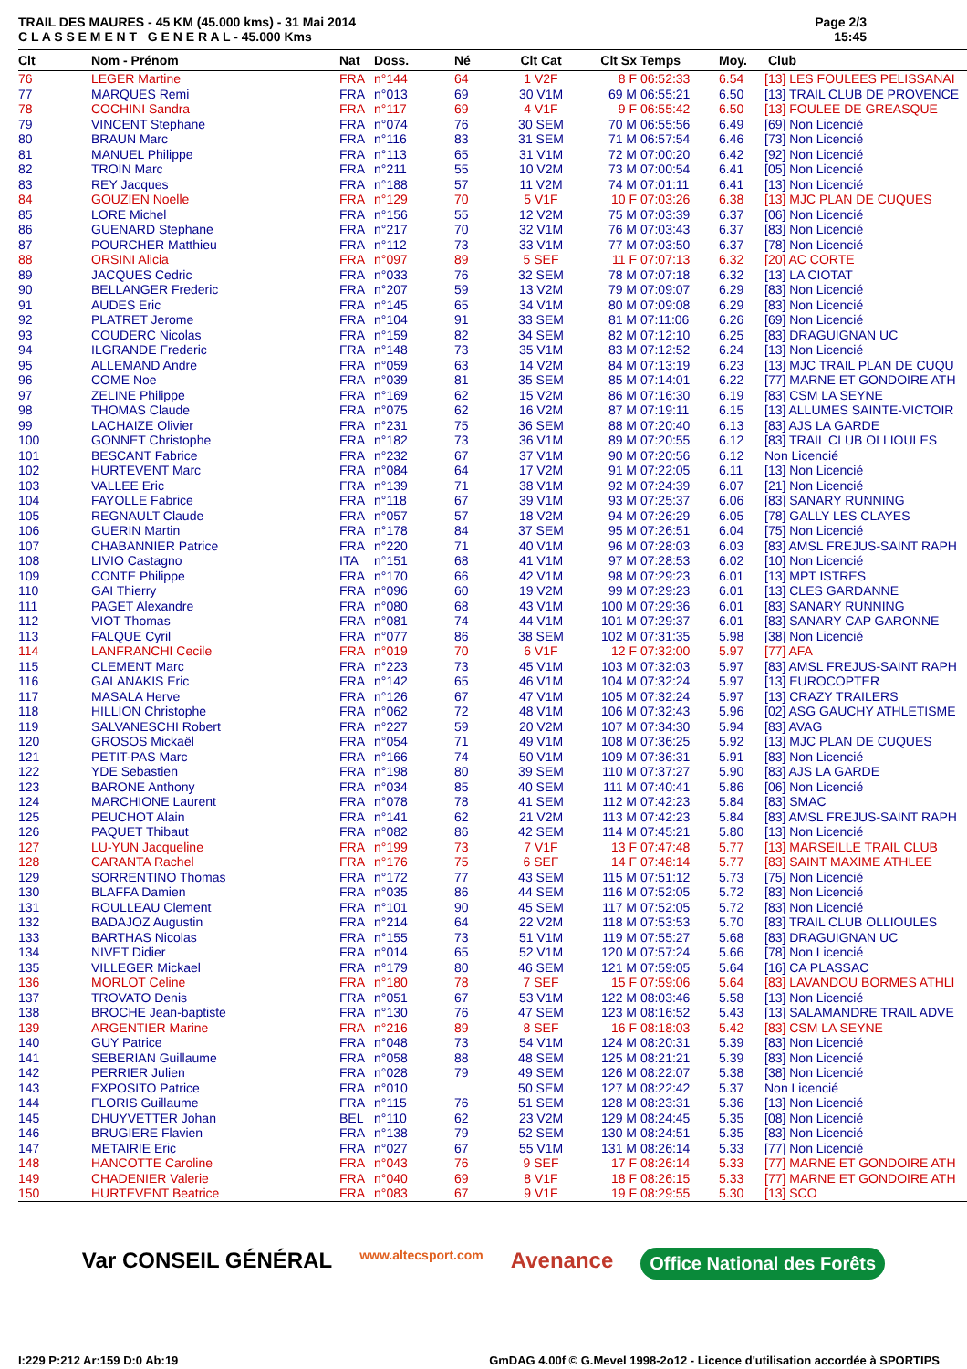TRAIL DES MAURES - 45 KM (45.000 kms) - 31 Mai 2014
C L A S S E M E N T G E N E R A L - 45.000 Kms
Page 2/3
15:45
| Clt | Nom - Prénom | Nat | Doss. | Né | Clt Cat | Clt Sx | Temps | Moy. | Club |
| --- | --- | --- | --- | --- | --- | --- | --- | --- | --- |
| 76 | LEGER Martine | FRA | n°144 | 64 | 1 V2F | 8 F | 06:52:33 | 6.54 | [13] LES FOULEES PELISSANAI |
| 77 | MARQUES Remi | FRA | n°013 | 69 | 30 V1M | 69 M | 06:55:21 | 6.50 | [13] TRAIL CLUB DE PROVENCE |
| 78 | COCHINI Sandra | FRA | n°117 | 69 | 4 V1F | 9 F | 06:55:42 | 6.50 | [13] FOULEE DE GREASQUE |
| 79 | VINCENT Stephane | FRA | n°074 | 76 | 30 SEM | 70 M | 06:55:56 | 6.49 | [69] Non Licencié |
| 80 | BRAUN Marc | FRA | n°116 | 83 | 31 SEM | 71 M | 06:57:54 | 6.46 | [73] Non Licencié |
| 81 | MANUEL Philippe | FRA | n°113 | 65 | 31 V1M | 72 M | 07:00:20 | 6.42 | [92] Non Licencié |
| 82 | TROIN Marc | FRA | n°211 | 55 | 10 V2M | 73 M | 07:00:54 | 6.41 | [05] Non Licencié |
| 83 | REY Jacques | FRA | n°188 | 57 | 11 V2M | 74 M | 07:01:11 | 6.41 | [13] Non Licencié |
| 84 | GOUZIEN Noelle | FRA | n°129 | 70 | 5 V1F | 10 F | 07:03:26 | 6.38 | [13] MJC PLAN DE CUQUES |
| 85 | LORE Michel | FRA | n°156 | 55 | 12 V2M | 75 M | 07:03:39 | 6.37 | [06] Non Licencié |
| 86 | GUENARD Stephane | FRA | n°217 | 70 | 32 V1M | 76 M | 07:03:43 | 6.37 | [83] Non Licencié |
| 87 | POURCHER Matthieu | FRA | n°112 | 73 | 33 V1M | 77 M | 07:03:50 | 6.37 | [78] Non Licencié |
| 88 | ORSINI Alicia | FRA | n°097 | 89 | 5 SEF | 11 F | 07:07:13 | 6.32 | [20] AC CORTE |
| 89 | JACQUES Cedric | FRA | n°033 | 76 | 32 SEM | 78 M | 07:07:18 | 6.32 | [13] LA CIOTAT |
| 90 | BELLANGER Frederic | FRA | n°207 | 59 | 13 V2M | 79 M | 07:09:07 | 6.29 | [83] Non Licencié |
| 91 | AUDES Eric | FRA | n°145 | 65 | 34 V1M | 80 M | 07:09:08 | 6.29 | [83] Non Licencié |
| 92 | PLATRET Jerome | FRA | n°104 | 91 | 33 SEM | 81 M | 07:11:06 | 6.26 | [69] Non Licencié |
| 93 | COUDERC Nicolas | FRA | n°159 | 82 | 34 SEM | 82 M | 07:12:10 | 6.25 | [83] DRAGUIGNAN UC |
| 94 | ILGRANDE Frederic | FRA | n°148 | 73 | 35 V1M | 83 M | 07:12:52 | 6.24 | [13] Non Licencié |
| 95 | ALLEMAND Andre | FRA | n°059 | 63 | 14 V2M | 84 M | 07:13:19 | 6.23 | [13] MJC TRAIL PLAN DE CUQU |
| 96 | COME Noe | FRA | n°039 | 81 | 35 SEM | 85 M | 07:14:01 | 6.22 | [77] MARNE ET GONDOIRE ATH |
| 97 | ZELINE Philippe | FRA | n°169 | 62 | 15 V2M | 86 M | 07:16:30 | 6.19 | [83] CSM LA SEYNE |
| 98 | THOMAS Claude | FRA | n°075 | 62 | 16 V2M | 87 M | 07:19:11 | 6.15 | [13] ALLUMES SAINTE-VICTOIR |
| 99 | LACHAIZE Olivier | FRA | n°231 | 75 | 36 SEM | 88 M | 07:20:40 | 6.13 | [83] AJS LA GARDE |
| 100 | GONNET Christophe | FRA | n°182 | 73 | 36 V1M | 89 M | 07:20:55 | 6.12 | [83] TRAIL CLUB OLLIOULES |
| 101 | BESCANT Fabrice | FRA | n°232 | 67 | 37 V1M | 90 M | 07:20:56 | 6.12 | Non Licencié |
| 102 | HURTEVENT Marc | FRA | n°084 | 64 | 17 V2M | 91 M | 07:22:05 | 6.11 | [13] Non Licencié |
| 103 | VALLEE Eric | FRA | n°139 | 71 | 38 V1M | 92 M | 07:24:39 | 6.07 | [21] Non Licencié |
| 104 | FAYOLLE Fabrice | FRA | n°118 | 67 | 39 V1M | 93 M | 07:25:37 | 6.06 | [83] SANARY RUNNING |
| 105 | REGNAULT Claude | FRA | n°057 | 57 | 18 V2M | 94 M | 07:26:29 | 6.05 | [78] GALLY LES CLAYES |
| 106 | GUERIN Martin | FRA | n°178 | 84 | 37 SEM | 95 M | 07:26:51 | 6.04 | [75] Non Licencié |
| 107 | CHABANNIER Patrice | FRA | n°220 | 71 | 40 V1M | 96 M | 07:28:03 | 6.03 | [83] AMSL FREJUS-SAINT RAPH |
| 108 | LIVIO Castagno | ITA | n°151 | 68 | 41 V1M | 97 M | 07:28:53 | 6.02 | [10] Non Licencié |
| 109 | CONTE Philippe | FRA | n°170 | 66 | 42 V1M | 98 M | 07:29:23 | 6.01 | [13] MPT ISTRES |
| 110 | GAI Thierry | FRA | n°096 | 60 | 19 V2M | 99 M | 07:29:23 | 6.01 | [13] CLES GARDANNE |
| 111 | PAGET Alexandre | FRA | n°080 | 68 | 43 V1M | 100 M | 07:29:36 | 6.01 | [83] SANARY RUNNING |
| 112 | VIOT Thomas | FRA | n°081 | 74 | 44 V1M | 101 M | 07:29:37 | 6.01 | [83] SANARY CAP GARONNE |
| 113 | FALQUE Cyril | FRA | n°077 | 86 | 38 SEM | 102 M | 07:31:35 | 5.98 | [38] Non Licencié |
| 114 | LANFRANCHI Cecile | FRA | n°019 | 70 | 6 V1F | 12 F | 07:32:00 | 5.97 | [77] AFA |
| 115 | CLEMENT Marc | FRA | n°223 | 73 | 45 V1M | 103 M | 07:32:03 | 5.97 | [83] AMSL FREJUS-SAINT RAPH |
| 116 | GALANAKIS Eric | FRA | n°142 | 65 | 46 V1M | 104 M | 07:32:24 | 5.97 | [13] EUROCOPTER |
| 117 | MASALA Herve | FRA | n°126 | 67 | 47 V1M | 105 M | 07:32:24 | 5.97 | [13] CRAZY TRAILERS |
| 118 | HILLION Christophe | FRA | n°062 | 72 | 48 V1M | 106 M | 07:32:43 | 5.96 | [02] ASG GAUCHY ATHLETISME |
| 119 | SALVANESCHI Robert | FRA | n°227 | 59 | 20 V2M | 107 M | 07:34:30 | 5.94 | [83] AVAG |
| 120 | GROSOS Mickaël | FRA | n°054 | 71 | 49 V1M | 108 M | 07:36:25 | 5.92 | [13] MJC PLAN DE CUQUES |
| 121 | PETIT-PAS Marc | FRA | n°166 | 74 | 50 V1M | 109 M | 07:36:31 | 5.91 | [83] Non Licencié |
| 122 | YDE Sebastien | FRA | n°198 | 80 | 39 SEM | 110 M | 07:37:27 | 5.90 | [83] AJS LA GARDE |
| 123 | BARONE Anthony | FRA | n°034 | 85 | 40 SEM | 111 M | 07:40:41 | 5.86 | [06] Non Licencié |
| 124 | MARCHIONE Laurent | FRA | n°078 | 78 | 41 SEM | 112 M | 07:42:23 | 5.84 | [83] SMAC |
| 125 | PEUCHOT Alain | FRA | n°141 | 62 | 21 V2M | 113 M | 07:42:23 | 5.84 | [83] AMSL FREJUS-SAINT RAPH |
| 126 | PAQUET Thibaut | FRA | n°082 | 86 | 42 SEM | 114 M | 07:45:21 | 5.80 | [13] Non Licencié |
| 127 | LU-YUN Jacqueline | FRA | n°199 | 73 | 7 V1F | 13 F | 07:47:48 | 5.77 | [13] MARSEILLE TRAIL CLUB |
| 128 | CARANTA Rachel | FRA | n°176 | 75 | 6 SEF | 14 F | 07:48:14 | 5.77 | [83] SAINT MAXIME ATHLEE |
| 129 | SORRENTINO Thomas | FRA | n°172 | 77 | 43 SEM | 115 M | 07:51:12 | 5.73 | [75] Non Licencié |
| 130 | BLAFFA Damien | FRA | n°035 | 86 | 44 SEM | 116 M | 07:52:05 | 5.72 | [83] Non Licencié |
| 131 | ROULLEAU Clement | FRA | n°101 | 90 | 45 SEM | 117 M | 07:52:05 | 5.72 | [83] Non Licencié |
| 132 | BADAJOZ Augustin | FRA | n°214 | 64 | 22 V2M | 118 M | 07:53:53 | 5.70 | [83] TRAIL CLUB OLLIOULES |
| 133 | BARTHAS Nicolas | FRA | n°155 | 73 | 51 V1M | 119 M | 07:55:27 | 5.68 | [83] DRAGUIGNAN UC |
| 134 | NIVET Didier | FRA | n°014 | 65 | 52 V1M | 120 M | 07:57:24 | 5.66 | [78] Non Licencié |
| 135 | VILLEGER Mickael | FRA | n°179 | 80 | 46 SEM | 121 M | 07:59:05 | 5.64 | [16] CA PLASSAC |
| 136 | MORLOT Celine | FRA | n°180 | 78 | 7 SEF | 15 F | 07:59:06 | 5.64 | [83] LAVANDOU BORMES ATHLI |
| 137 | TROVATO Denis | FRA | n°051 | 67 | 53 V1M | 122 M | 08:03:46 | 5.58 | [13] Non Licencié |
| 138 | BROCHE Jean-baptiste | FRA | n°130 | 76 | 47 SEM | 123 M | 08:16:52 | 5.43 | [13] SALAMANDRE TRAIL ADVE |
| 139 | ARGENTIER Marine | FRA | n°216 | 89 | 8 SEF | 16 F | 08:18:03 | 5.42 | [83] CSM LA SEYNE |
| 140 | GUY Patrice | FRA | n°048 | 73 | 54 V1M | 124 M | 08:20:31 | 5.39 | [83] Non Licencié |
| 141 | SEBERIAN Guillaume | FRA | n°058 | 88 | 48 SEM | 125 M | 08:21:21 | 5.39 | [83] Non Licencié |
| 142 | PERRIER Julien | FRA | n°028 | 79 | 49 SEM | 126 M | 08:22:07 | 5.38 | [38] Non Licencié |
| 143 | EXPOSITO Patrice | FRA | n°010 | | 50 SEM | 127 M | 08:22:42 | 5.37 | Non Licencié |
| 144 | FLORIS Guillaume | FRA | n°115 | 76 | 51 SEM | 128 M | 08:23:31 | 5.36 | [13] Non Licencié |
| 145 | DHUYVETTER Johan | BEL | n°110 | 62 | 23 V2M | 129 M | 08:24:45 | 5.35 | [08] Non Licencié |
| 146 | BRUGIERE Flavien | FRA | n°138 | 79 | 52 SEM | 130 M | 08:24:51 | 5.35 | [83] Non Licencié |
| 147 | METAIRIE Eric | FRA | n°027 | 67 | 55 V1M | 131 M | 08:26:14 | 5.33 | [77] Non Licencié |
| 148 | HANCOTTE Caroline | FRA | n°043 | 76 | 9 SEF | 17 F | 08:26:14 | 5.33 | [77] MARNE ET GONDOIRE ATH |
| 149 | CHADENIER Valerie | FRA | n°040 | 69 | 8 V1F | 18 F | 08:26:15 | 5.33 | [77] MARNE ET GONDOIRE ATH |
| 150 | HURTEVENT Beatrice | FRA | n°083 | 67 | 9 V1F | 19 F | 08:29:55 | 5.30 | [13] SCO |
Var CONSEIL GÉNÉRAL www.altecsport.com Avenance Office National des Forêts
I:229 P:212 Ar:159 D:0 Ab:19 GmDAG 4.00f © G.Mevel 1998-2o12 - Licence d'utilisation accordée à SPORTIPS